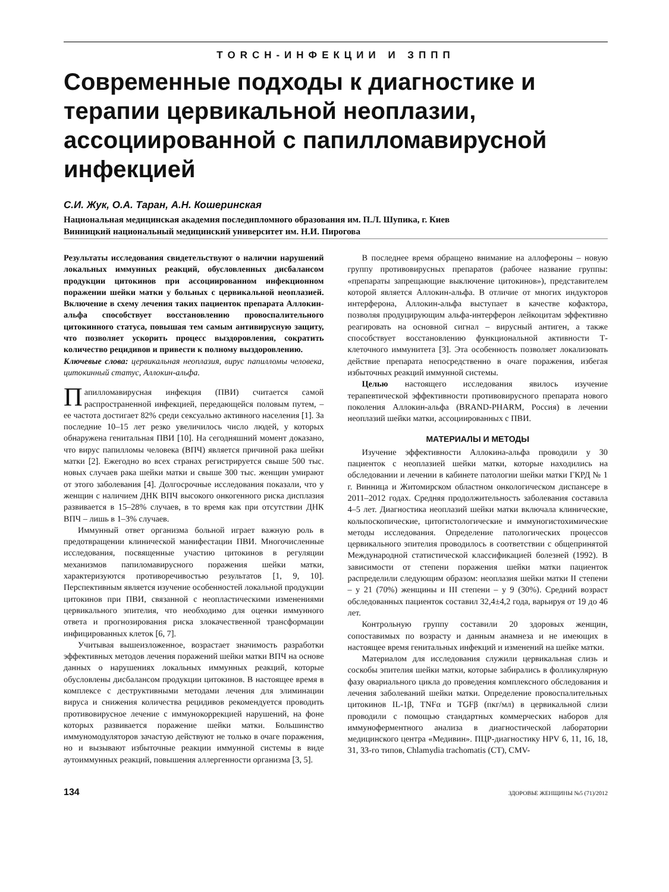TORCH-ИНФЕКЦИИ И ЗППП
Современные подходы к диагностике и терапии цервикальной неоплазии, ассоциированной с папилломавирусной инфекцией
С.И. Жук, О.А. Таран, А.Н. Кошеринская
Национальная медицинская академия последипломного образования им. П.Л. Шупика, г. Киев
Винницкий национальный медицинский университет им. Н.И. Пирогова
Результаты исследования свидетельствуют о наличии нарушений локальных иммунных реакций, обусловленных дисбалансом продукции цитокинов при ассоциированном инфекционном поражении шейки матки у больных с цервикальной неоплазией. Включение в схему лечения таких пациенток препарата Аллокин-альфа способствует восстановлению провоспалительного цитокинного статуса, повышая тем самым антивирусную защиту, что позволяет ускорить процесс выздоровления, сократить количество рецидивов и привести к полному выздоровлению.
Ключевые слова: цервикальная неоплазия, вирус папилломы человека, цитокинный статус, Аллокин-альфа.
Папилломавирусная инфекция (ПВИ) считается самой распространенной инфекцией, передающейся половым путем, – ее частота достигает 82% среди сексуально активного населения [1]. За последние 10–15 лет резко увеличилось число людей, у которых обнаружена генитальная ПВИ [10]. На сегодняшний момент доказано, что вирус папилломы человека (ВПЧ) является причиной рака шейки матки [2]. Ежегодно во всех странах регистрируется свыше 500 тыс. новых случаев рака шейки матки и свыше 300 тыс. женщин умирают от этого заболевания [4]. Долгосрочные исследования показали, что у женщин с наличием ДНК ВПЧ высокого онкогенного риска дисплазия развивается в 15–28% случаев, в то время как при отсутствии ДНК ВПЧ – лишь в 1–3% случаев.
Иммунный ответ организма больной играет важную роль в предотвращении клинической манифестации ПВИ. Многочисленные исследования, посвященные участию цитокинов в регуляции механизмов папиломавирусного поражения шейки матки, характеризуются противоречивостью результатов [1, 9, 10]. Перспективным является изучение особенностей локальной продукции цитокинов при ПВИ, связанной с неопластическими изменениями цервикального эпителия, что необходимо для оценки иммунного ответа и прогнозирования риска злокачественной трансформации инфицированных клеток [6, 7].
Учитывая вышеизложенное, возрастает значимость разработки эффективных методов лечения поражений шейки матки ВПЧ на основе данных о нарушениях локальных иммунных реакций, которые обусловлены дисбалансом продукции цитокинов. В настоящее время в комплексе с деструктивными методами лечения для элиминации вируса и снижения количества рецидивов рекомендуется проводить противовирусное лечение с иммунокоррекцией нарушений, на фоне которых развивается поражение шейки матки. Большинство иммуномодуляторов зачастую действуют не только в очаге поражения, но и вызывают избыточные реакции иммунной системы в виде аутоиммунных реакций, повышения аллергенности организма [3, 5].
В последнее время обращено внимание на аллофероны – новую группу противовирусных препаратов (рабочее название группы: «препараты запрещающие выключение цитокинов»), представителем которой является Аллокин-альфа. В отличие от многих индукторов интерферона, Аллокин-альфа выступает в качестве кофактора, позволяя продуцирующим альфа-интерферон лейкоцитам эффективно реагировать на основной сигнал – вирусный антиген, а также способствует восстановлению функциональной активности Т-клеточного иммунитета [3]. Эта особенность позволяет локализовать действие препарата непосредственно в очаге поражения, избегая избыточных реакций иммунной системы.
Целью настоящего исследования явилось изучение терапевтической эффективности противовирусного препарата нового поколения Аллокин-альфа (BRAND-PHARM, Россия) в лечении неоплазий шейки матки, ассоциированных с ПВИ.
МАТЕРИАЛЫ И МЕТОДЫ
Изучение эффективности Аллокина-альфа проводили у 30 пациенток с неоплазией шейки матки, которые находились на обследовании и лечении в кабинете патологии шейки матки ГКРД № 1 г. Винница и Житомирском областном онкологическом диспансере в 2011–2012 годах. Средняя продолжительность заболевания составила 4–5 лет. Диагностика неоплазий шейки матки включала клинические, кольпоскопические, цитогистологические и иммуногистохимические методы исследования. Определение патологических процессов цервикального эпителия проводилось в соответствии с общепринятой Международной статистической классификацией болезней (1992). В зависимости от степени поражения шейки матки пациенток распределили следующим образом: неоплазия шейки матки II степени – у 21 (70%) женщины и III степени – у 9 (30%). Средний возраст обследованных пациенток составил 32,4±4,2 года, варьируя от 19 до 46 лет.
Контрольную группу составили 20 здоровых женщин, сопоставимых по возрасту и данным анамнеза и не имеющих в настоящее время генитальных инфекций и изменений на шейке матки.
Материалом для исследования служили цервикальная слизь и соскобы эпителия шейки матки, которые забирались в фолликулярную фазу овариального цикла до проведения комплексного обследования и лечения заболеваний шейки матки. Определение провоспалительных цитокинов IL-1β, TNFα и TGFβ (пкг/мл) в цервикальной слизи проводили с помощью стандартных коммерческих наборов для иммуноферментного анализа в диагностической лаборатории медицинского центра «Медивин». ПЦР-диагностику HPV 6, 11, 16, 18, 31, 33-го типов, Chlamydia trachomatis (CT), CMV-
134 ЗДОРОВЬЕ ЖЕНЩИНЫ №5 (71)/2012